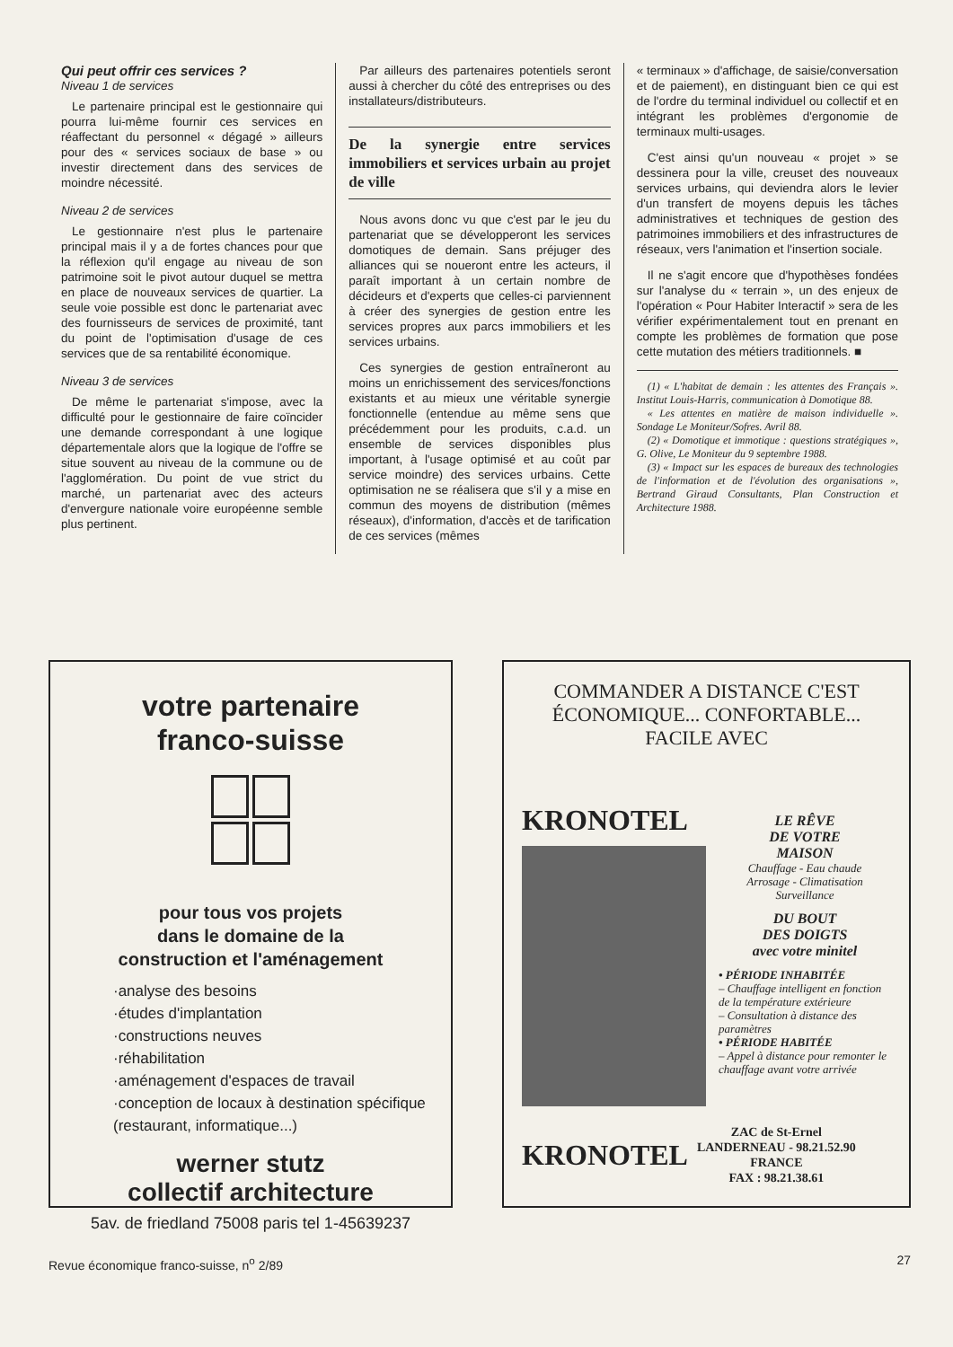Qui peut offrir ces services ?
Niveau 1 de services
Le partenaire principal est le gestionnaire qui pourra lui-même fournir ces services en réaffectant du personnel « dégagé » ailleurs pour des « services sociaux de base » ou investir directement dans des services de moindre nécessité.
Niveau 2 de services
Le gestionnaire n'est plus le partenaire principal mais il y a de fortes chances pour que la réflexion qu'il engage au niveau de son patrimoine soit le pivot autour duquel se mettra en place de nouveaux services de quartier. La seule voie possible est donc le partenariat avec des fournisseurs de services de proximité, tant du point de l'optimisation d'usage de ces services que de sa rentabilité économique.
Niveau 3 de services
De même le partenariat s'impose, avec la difficulté pour le gestionnaire de faire coïncider une demande correspondant à une logique départementale alors que la logique de l'offre se situe souvent au niveau de la commune ou de l'agglomération. Du point de vue strict du marché, un partenariat avec des acteurs d'envergure nationale voire européenne semble plus pertinent.
Par ailleurs des partenaires potentiels seront aussi à chercher du côté des entreprises ou des installateurs/distributeurs.
De la synergie entre services immobiliers et services urbain au projet de ville
Nous avons donc vu que c'est par le jeu du partenariat que se développeront les services domotiques de demain. Sans préjuger des alliances qui se noueront entre les acteurs, il paraît important à un certain nombre de décideurs et d'experts que celles-ci parviennent à créer des synergies de gestion entre les services propres aux parcs immobiliers et les services urbains.
Ces synergies de gestion entraîneront au moins un enrichissement des services/fonctions existants et au mieux une véritable synergie fonctionnelle (entendue au même sens que précédemment pour les produits, c.a.d. un ensemble de services disponibles plus important, à l'usage optimisé et au coût par service moindre) des services urbains. Cette optimisation ne se réalisera que s'il y a mise en commun des moyens de distribution (mêmes réseaux), d'information, d'accès et de tarification de ces services (mêmes
« terminaux » d'affichage, de saisie/conversation et de paiement), en distinguant bien ce qui est de l'ordre du terminal individuel ou collectif et en intégrant les problèmes d'ergonomie de terminaux multi-usages.
C'est ainsi qu'un nouveau « projet » se dessinera pour la ville, creuset des nouveaux services urbains, qui deviendra alors le levier d'un transfert de moyens depuis les tâches administratives et techniques de gestion des patrimoines immobiliers et des infrastructures de réseaux, vers l'animation et l'insertion sociale.
Il ne s'agit encore que d'hypothèses fondées sur l'analyse du « terrain », un des enjeux de l'opération « Pour Habiter Interactif » sera de les vérifier expérimentalement tout en prenant en compte les problèmes de formation que pose cette mutation des métiers traditionnels. ■
(1) « L'habitat de demain : les attentes des Français ». Institut Louis-Harris, communication à Domotique 88.
« Les attentes en matière de maison individuelle ». Sondage Le Moniteur/Sofres. Avril 88.
(2) « Domotique et immotique : questions stratégiques », G. Olive, Le Moniteur du 9 septembre 1988.
(3) « Impact sur les espaces de bureaux des technologies de l'information et de l'évolution des organisations », Bertrand Giraud Consultants, Plan Construction et Architecture 1988.
votre partenaire
franco-suisse
pour tous vos projets
dans le domaine de la
construction et l'aménagement
·analyse des besoins
·études d'implantation
·constructions neuves
·réhabilitation
·aménagement d'espaces de travail
·conception de locaux à destination spécifique (restaurant, informatique...)
werner stutz
collectif architecture
5av. de friedland 75008 paris tel 1-45639237
COMMANDER A DISTANCE C'EST ÉCONOMIQUE... CONFORTABLE... FACILE AVEC
KRONOTEL
LE RÊVE
DE VOTRE
MAISON
Chauffage - Eau chaude
Arrosage - Climatisation
Surveillance
DU BOUT
DES DOIGTS
avec votre minitel
• PÉRIODE INHABITÉE
– Chauffage intelligent en fonction de la température extérieure
– Consultation à distance des paramètres
• PÉRIODE HABITÉE
– Appel à distance pour remonter le chauffage avant votre arrivée
KRONOTEL ZAC de St-Ernel
LANDERNEAU - 98.21.52.90
FRANCE
FAX : 98.21.38.61
Revue économique franco-suisse, n<sup>o</sup> 2/89 27